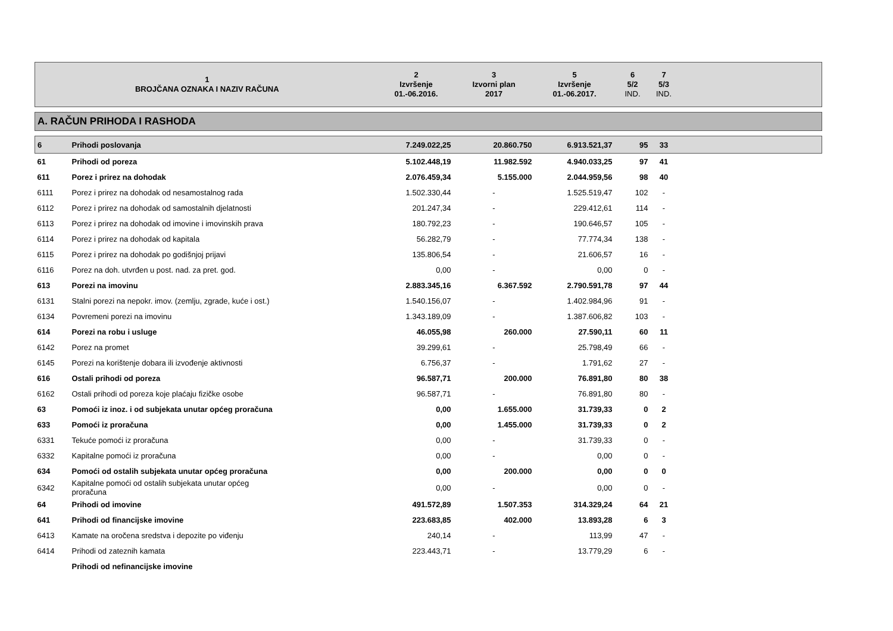| 1 BROJČANA OZNAKA I NAZIV RAČUNA | | 2 Izvršenje 01.-06.2016. | 3 Izvorni plan 2017 | 5 Izvršenje 01.-06.2017. | 6 5/2 IND. | 7 5/3 IND. | |
| --- | --- | --- | --- | --- | --- | --- | --- |
| A. RAČUN PRIHODA I RASHODA | | | | | | | |
| 6 | Prihodi poslovanja | 7.249.022,25 | 20.860.750 | 6.913.521,37 | 95 | 33 | |
| 61 | Prihodi od poreza | 5.102.448,19 | 11.982.592 | 4.940.033,25 | 97 | 41 | |
| 611 | Porez i prirez na dohodak | 2.076.459,34 | 5.155.000 | 2.044.959,56 | 98 | 40 | |
| 6111 | Porez i prirez na dohodak od nesamostalnog rada | 1.502.330,44 | - | 1.525.519,47 | 102 | - | |
| 6112 | Porez i prirez na dohodak od samostalnih djelatnosti | 201.247,34 | - | 229.412,61 | 114 | - | |
| 6113 | Porez i prirez na dohodak od imovine i imovinskih prava | 180.792,23 | - | 190.646,57 | 105 | - | |
| 6114 | Porez i prirez na dohodak od kapitala | 56.282,79 | - | 77.774,34 | 138 | - | |
| 6115 | Porez i prirez na dohodak po godišnjoj prijavi | 135.806,54 | - | 21.606,57 | 16 | - | |
| 6116 | Porez na doh. utvrđen u post. nad. za pret. god. | 0,00 | - | 0,00 | 0 | - | |
| 613 | Porezi na imovinu | 2.883.345,16 | 6.367.592 | 2.790.591,78 | 97 | 44 | |
| 6131 | Stalni porezi na nepokr. imov. (zemlju, zgrade, kuće i ost.) | 1.540.156,07 | - | 1.402.984,96 | 91 | - | |
| 6134 | Povremeni porezi na imovinu | 1.343.189,09 | - | 1.387.606,82 | 103 | - | |
| 614 | Porezi na robu i usluge | 46.055,98 | 260.000 | 27.590,11 | 60 | 11 | |
| 6142 | Porez na promet | 39.299,61 | - | 25.798,49 | 66 | - | |
| 6145 | Porezi na korištenje dobara ili izvođenje aktivnosti | 6.756,37 | - | 1.791,62 | 27 | - | |
| 616 | Ostali prihodi od poreza | 96.587,71 | 200.000 | 76.891,80 | 80 | 38 | |
| 6162 | Ostali prihodi od poreza koje plaćaju fizičke osobe | 96.587,71 | - | 76.891,80 | 80 | - | |
| 63 | Pomoći iz inoz. i od subjekata unutar općeg proračuna | 0,00 | 1.655.000 | 31.739,33 | 0 | 2 | |
| 633 | Pomoći iz proračuna | 0,00 | 1.455.000 | 31.739,33 | 0 | 2 | |
| 6331 | Tekuće pomoći iz proračuna | 0,00 | - | 31.739,33 | 0 | - | |
| 6332 | Kapitalne pomoći iz proračuna | 0,00 | - | 0,00 | 0 | - | |
| 634 | Pomoći od ostalih subjekata unutar općeg proračuna | 0,00 | 200.000 | 0,00 | 0 | 0 | |
| 6342 | Kapitalne pomoći od ostalih subjekata unutar općeg proračuna | 0,00 | - | 0,00 | 0 | - | |
| 64 | Prihodi od imovine | 491.572,89 | 1.507.353 | 314.329,24 | 64 | 21 | |
| 641 | Prihodi od financijske imovine | 223.683,85 | 402.000 | 13.893,28 | 6 | 3 | |
| 6413 | Kamate na oročena sredstva i depozite po viđenju | 240,14 | - | 113,99 | 47 | - | |
| 6414 | Prihodi od zateznih kamata | 223.443,71 | - | 13.779,29 | 6 | - | |
| | Prihodi od nefinancijske imovine | | | | | | |